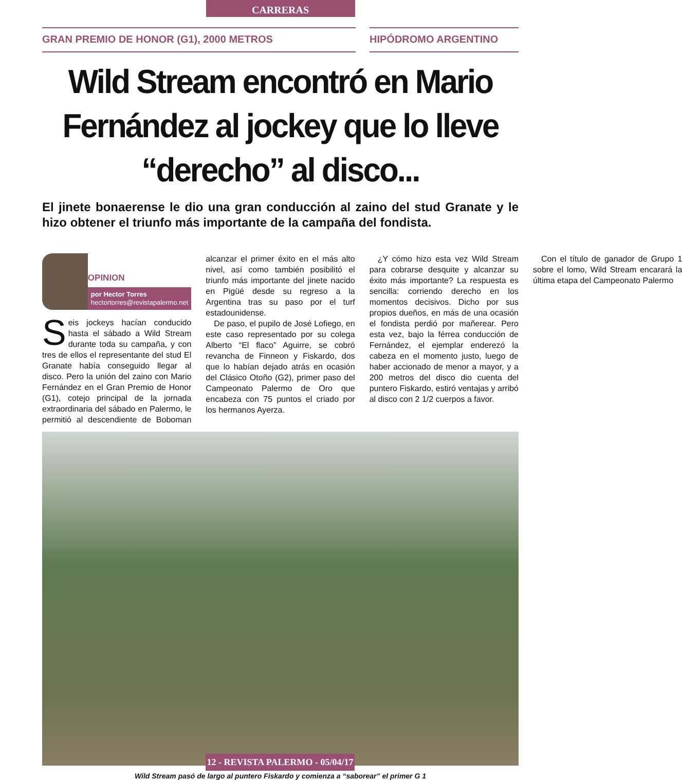CARRERAS
GRAN PREMIO DE HONOR (G1), 2000 METROS HIPÓDROMO ARGENTINO
Wild Stream encontró en Mario Fernández al jockey que lo lleve “derecho” al disco...
El jinete bonaerense le dio una gran conducción al zaino del stud Granate y le hizo obtener el triunfo más importante de la campaña del fondista.
OPINION
por Hector Torres
hectortorres@revistapalermo.net
Seis jockeys hacían conducido hasta el sábado a Wild Stream durante toda su campaña, y con tres de ellos el representante del stud El Granate había conseguido llegar al disco. Pero la unión del zaino con Mario Fernández en el Gran Premio de Honor (G1), cotejo principal de la jornada extraordinaria del sábado en Palermo, le permitió al descendiente de Boboman alcanzar el primer éxito en el más alto nivel, así como también posibilitó el triunfo más importante del jinete nacido en Pigüé desde su regreso a la Argentina tras su paso por el turf estadounidense.
De paso, el pupilo de José Lofiego, en este caso representado por su colega Alberto “El flaco” Aguirre, se cobró revancha de Finneon y Fiskardo, dos que lo habían dejado atrás en ocasión del Clásico Otoño (G2), primer paso del Campeonato Palermo de Oro que encabeza con 75 puntos el criado por los hermanos Ayerza.
¿Y cómo hizo esta vez Wild Stream para cobrarse desquite y alcanzar su éxito más importante? La respuesta es sencilla: corriendo derecho en los momentos decisivos. Dicho por sus propios dueños, en más de una ocasión el fondista perdió por mañerear. Pero esta vez, bajo la férrea conducción de Fernández, el ejemplar enderezó la cabeza en el momento justo, luego de haber accionado de menor a mayor, y a 200 metros del disco dio cuenta del puntero Fiskardo, estiró ventajas y arribó al disco con 2 1/2 cuerpos a favor.
Con el título de ganador de Grupo 1 sobre el lomo, Wild Stream encarará la última etapa del Campeonato Palermo
Wild Stream pasó de largo al puntero Fiskardo y comienza a “saborear” el primer G 1
12 - REVISTA PALERMO - 05/04/17